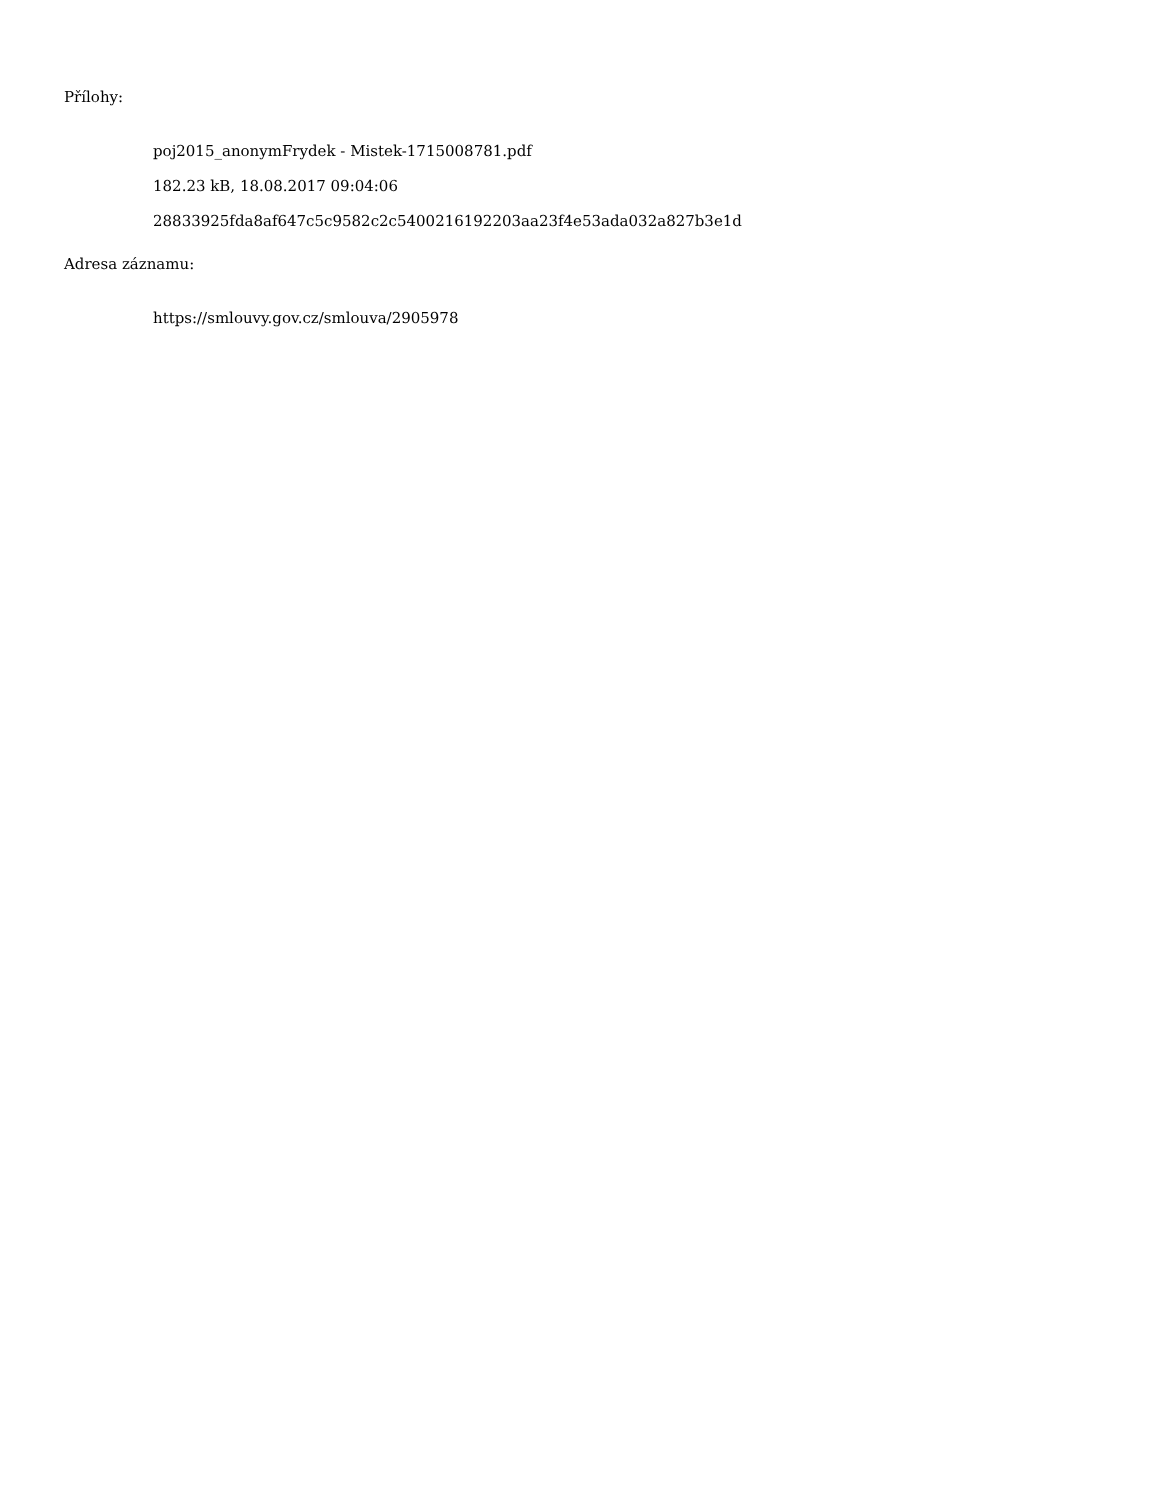Přílohy:
poj2015_anonymFrydek - Mistek-1715008781.pdf
182.23 kB, 18.08.2017 09:04:06
28833925fda8af647c5c9582c2c5400216192203aa23f4e53ada032a827b3e1d
Adresa záznamu:
https://smlouvy.gov.cz/smlouva/2905978